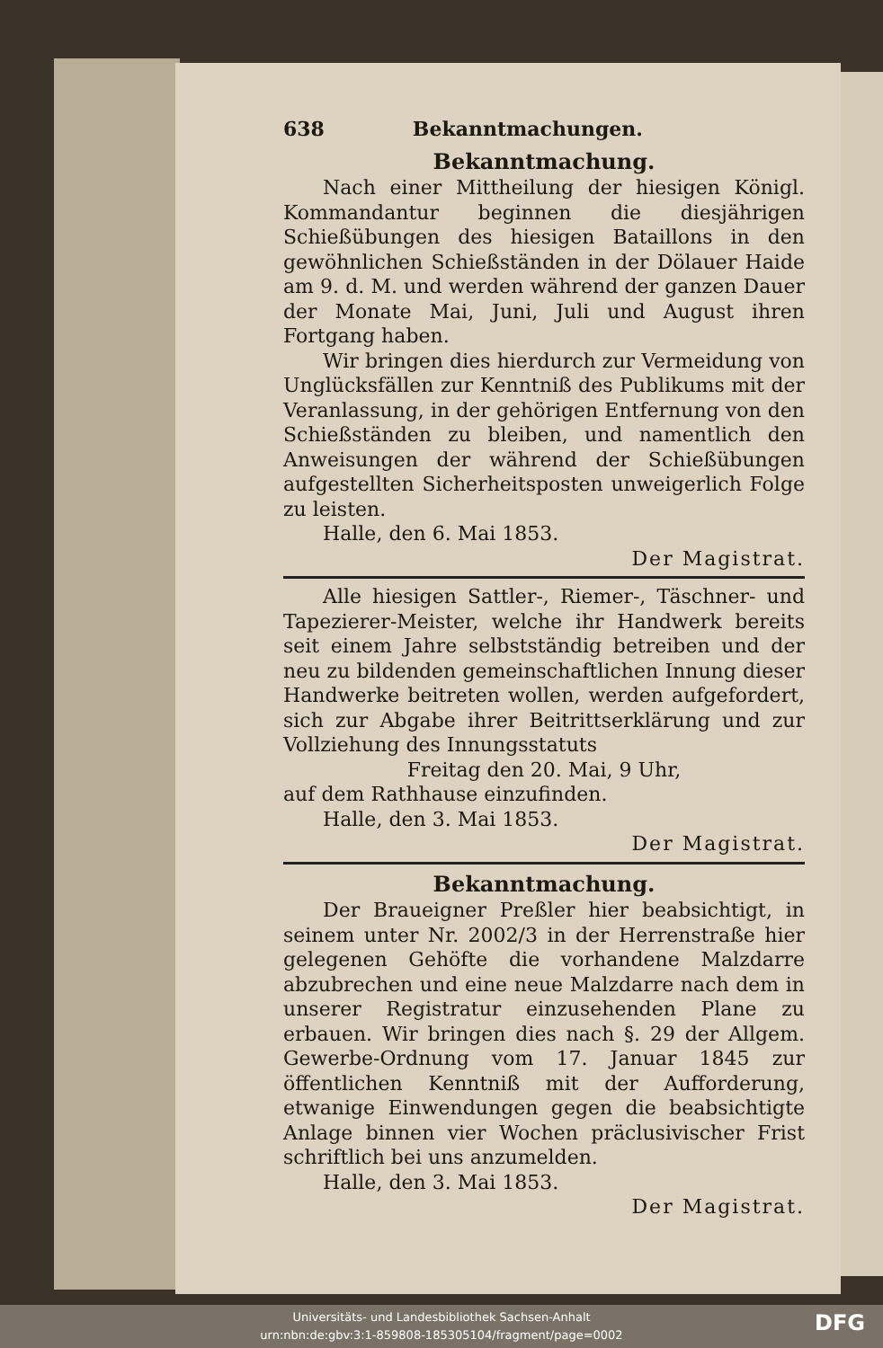638 Bekanntmachungen.
Bekanntmachung.
Nach einer Mittheilung der hiesigen Königl. Kommandantur beginnen die diesjährigen Schießübungen des hiesigen Bataillons in den gewöhnlichen Schießständen in der Dölauer Haide am 9. d. M. und werden während der ganzen Dauer der Monate Mai, Juni, Juli und August ihren Fortgang haben.
Wir bringen dies hierdurch zur Vermeidung von Unglücksfällen zur Kenntniß des Publikums mit der Veranlassung, in der gehörigen Entfernung von den Schießständen zu bleiben, und namentlich den Anweisungen der während der Schießübungen aufgestellten Sicherheitsposten unweigerlich Folge zu leisten.
Halle, den 6. Mai 1853.
Der Magistrat.
Alle hiesigen Sattler-, Riemer-, Täschner- und Tapezierer-Meister, welche ihr Handwerk bereits seit einem Jahre selbstständig betreiben und der neu zu bildenden gemeinschaftlichen Innung dieser Handwerke beitreten wollen, werden aufgefordert, sich zur Abgabe ihrer Beitrittserklärung und zur Vollziehung des Innungsstatuts
Freitag den 20. Mai, 9 Uhr,
auf dem Rathhause einzufinden.
Halle, den 3. Mai 1853.
Der Magistrat.
Bekanntmachung.
Der Braueigner Preßler hier beabsichtigt, in seinem unter Nr. 2002/3 in der Herrenstraße hier gelegenen Gehöfte die vorhandene Malzdarre abzubrechen und eine neue Malzdarre nach dem in unserer Registratur einzusehenden Plane zu erbauen. Wir bringen dies nach §. 29 der Allgem. Gewerbe-Ordnung vom 17. Januar 1845 zur öffentlichen Kenntniß mit der Aufforderung, etwanige Einwendungen gegen die beabsichtigte Anlage binnen vier Wochen präclusivischer Frist schriftlich bei uns anzumelden.
Halle, den 3. Mai 1853.
Der Magistrat.
Universitäts- und Landesbibliothek Sachsen-Anhalt
urn:nbn:de:gbv:3:1-859808-185305104/fragment/page=0002
DFG